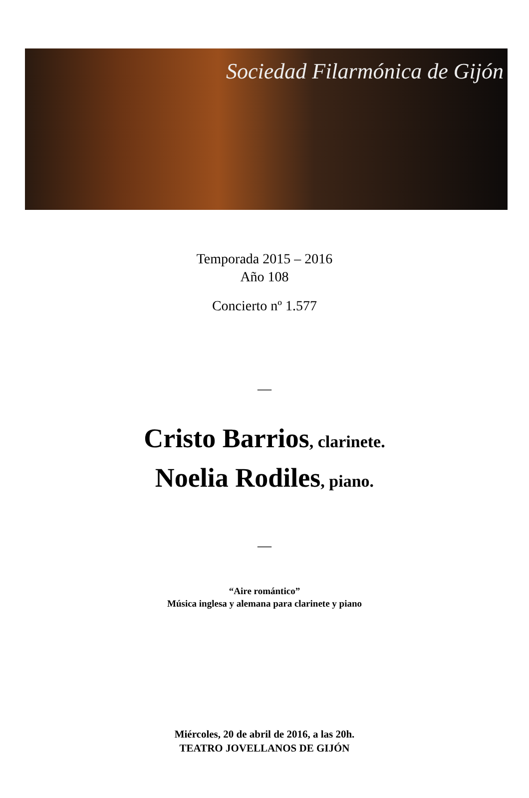Sociedad Filarmónica de Gijón
Temporada 2015 – 2016
Año 108
Concierto nº 1.577
—
Cristo Barrios, clarinete.
Noelia Rodiles, piano.
—
“Aire romántico”
Música inglesa y alemana para clarinete y piano
Miércoles, 20 de abril de 2016, a las 20h.
TEATRO JOVELLANOS DE GIJÓN